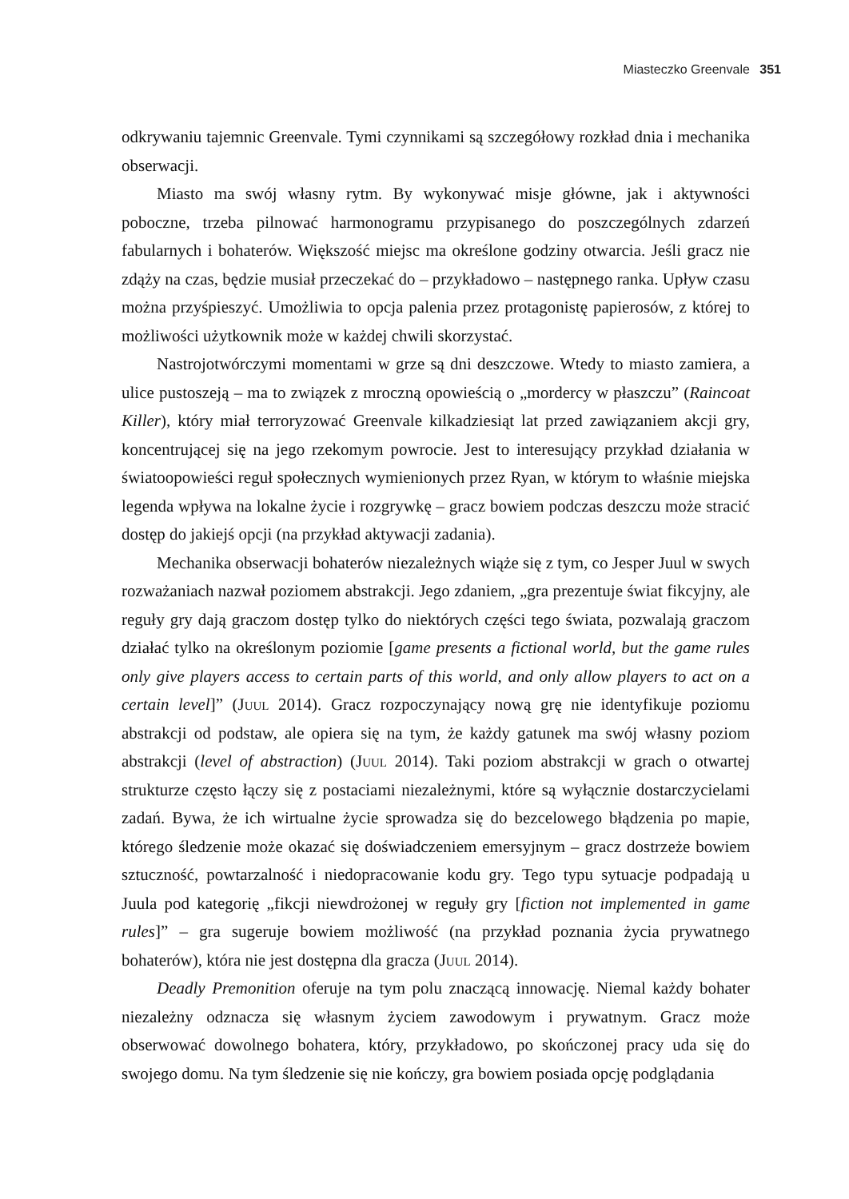Miasteczko Greenvale 351
odkrywaniu tajemnic Greenvale. Tymi czynnikami są szczegółowy rozkład dnia i mechanika obserwacji.
Miasto ma swój własny rytm. By wykonywać misje główne, jak i aktywności poboczne, trzeba pilnować harmonogramu przypisanego do poszczególnych zdarzeń fabularnych i bohaterów. Większość miejsc ma określone godziny otwarcia. Jeśli gracz nie zdąży na czas, będzie musiał przeczekać do – przykładowo – następnego ranka. Upływ czasu można przyśpieszyć. Umożliwia to opcja palenia przez protagonistę papierosów, z której to możliwości użytkownik może w każdej chwili skorzystać.
Nastrojotwórczymi momentami w grze są dni deszczowe. Wtedy to miasto zamiera, a ulice pustoszeją – ma to związek z mroczną opowieścią o „mordercy w płaszczu” (Raincoat Killer), który miał terroryzować Greenvale kilkadziesiąt lat przed zawiązaniem akcji gry, koncentrującej się na jego rzekomym powrocie. Jest to interesujący przykład działania w światoopowieści reguł społecznych wymienionych przez Ryan, w którym to właśnie miejska legenda wpływa na lokalne życie i rozgrywkę – gracz bowiem podczas deszczu może stracić dostęp do jakiejś opcji (na przykład aktywacji zadania).
Mechanika obserwacji bohaterów niezależnych wiąże się z tym, co Jesper Juul w swych rozważaniach nazwał poziomem abstrakcji. Jego zdaniem, „gra prezentuje świat fikcyjny, ale reguły gry dają graczom dostęp tylko do niektórych części tego świata, pozwalają graczom działać tylko na określonym poziomie [game presents a fictional world, but the game rules only give players access to certain parts of this world, and only allow players to act on a certain level]” (Juul 2014). Gracz rozpoczynający nową grę nie identyfikuje poziomu abstrakcji od podstaw, ale opiera się na tym, że każdy gatunek ma swój własny poziom abstrakcji (level of abstraction) (Juul 2014). Taki poziom abstrakcji w grach o otwartej strukturze często łączy się z postaciami niezależnymi, które są wyłącznie dostarczycielami zadań. Bywa, że ich wirtualne życie sprowadza się do bezcelowego błądzenia po mapie, którego śledzenie może okazać się doświadczeniem emersyjnym – gracz dostrzeże bowiem sztuczność, powtarzalność i niedopracowanie kodu gry. Tego typu sytuacje podpadają u Juula pod kategorię „fikcji niewdrożonej w reguły gry [fiction not implemented in game rules]” – gra sugeruje bowiem możliwość (na przykład poznania życia prywatnego bohaterów), która nie jest dostępna dla gracza (Juul 2014).
Deadly Premonition oferuje na tym polu znaczącą innowację. Niemal każdy bohater niezależny odznacza się własnym życiem zawodowym i prywatnym. Gracz może obserwować dowolnego bohatera, który, przykładowo, po skończonej pracy uda się do swojego domu. Na tym śledzenie się nie kończy, gra bowiem posiada opcję podglądania